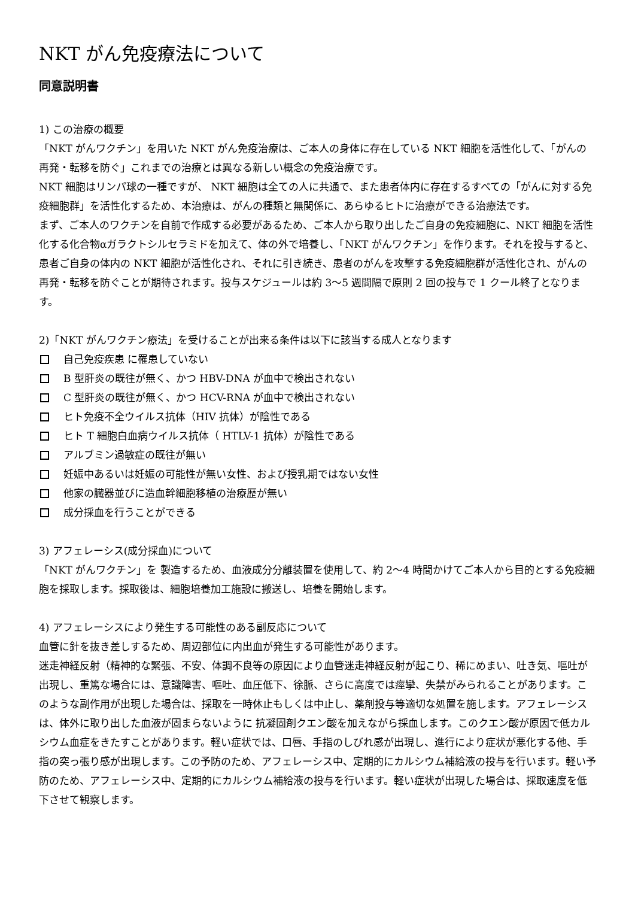NKT がん免疫療法について
同意説明書
1) この治療の概要
「NKT がんワクチン」を用いた NKT がん免疫治療は、ご本人の身体に存在している NKT 細胞を活性化して、「がんの再発・転移を防ぐ」これまでの治療とは異なる新しい概念の免疫治療です。
NKT 細胞はリンパ球の一種ですが、 NKT 細胞は全ての人に共通で、また患者体内に存在するすべての「がんに対する免疫細胞群」を活性化するため、本治療は、がんの種類と無関係に、あらゆるヒトに治療ができる治療法です。
まず、ご本人のワクチンを自前で作成する必要があるため、ご本人から取り出したご自身の免疫細胞に、NKT 細胞を活性化する化合物αガラクトシルセラミドを加えて、体の外で培養し、「NKT がんワクチン」を作ります。それを投与すると、患者ご自身の体内の NKT 細胞が活性化され、それに引き続き、患者のがんを攻撃する免疫細胞群が活性化され、がんの再発・転移を防ぐことが期待されます。投与スケジュールは約 3〜5 週間隔で原則 2 回の投与で 1 クール終了となります。
2)「NKT がんワクチン療法」を受けることが出来る条件は以下に該当する成人となります
自己免疫疾患 に罹患していない
B 型肝炎の既往が無く、かつ HBV-DNA が血中で検出されない
C 型肝炎の既往が無く、かつ HCV-RNA が血中で検出されない
ヒト免疫不全ウイルス抗体（HIV 抗体）が陰性である
ヒト T 細胞白血病ウイルス抗体（ HTLV-1 抗体）が陰性である
アルブミン過敏症の既往が無い
妊娠中あるいは妊娠の可能性が無い女性、および授乳期ではない女性
他家の臓器並びに造血幹細胞移植の治療歴が無い
成分採血を行うことができる
3) アフェレーシス(成分採血)について
「NKT がんワクチン」を 製造するため、血液成分分離装置を使用して、約 2〜4 時間かけてご本人から目的とする免疫細胞を採取します。採取後は、細胞培養加工施設に搬送し、培養を開始します。
4) アフェレーシスにより発生する可能性のある副反応について
血管に針を抜き差しするため、周辺部位に内出血が発生する可能性があります。
迷走神経反射（精神的な緊張、不安、体調不良等の原因により血管迷走神経反射が起こり、稀にめまい、吐き気、嘔吐が出現し、重篤な場合には、意識障害、嘔吐、血圧低下、徐脈、さらに高度では痙攣、失禁がみられることがあります。このような副作用が出現した場合は、採取を一時休止もしくは中止し、薬剤投与等適切な処置を施します。アフェレーシスは、体外に取り出した血液が固まらないように 抗凝固剤クエン酸を加えながら採血します。このクエン酸が原因で低カルシウム血症をきたすことがあります。軽い症状では、口唇、手指のしびれ感が出現し、進行により症状が悪化する他、手指の突っ張り感が出現します。この予防のため、アフェレーシス中、定期的にカルシウム補給液の投与を行います。軽い予防のため、アフェレーシス中、定期的にカルシウム補給液の投与を行います。軽い症状が出現した場合は、採取速度を低下させて観察します。